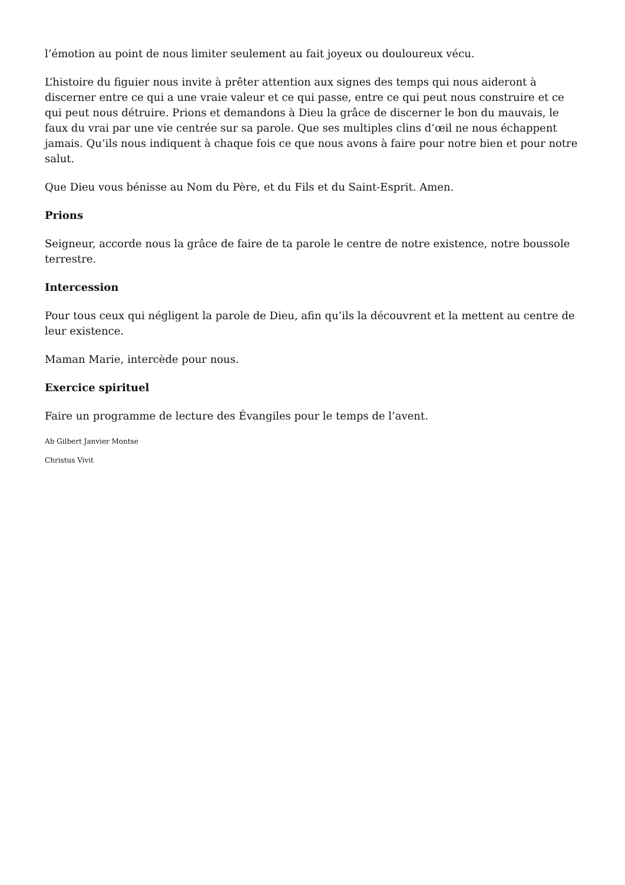l’émotion au point de nous limiter seulement au fait joyeux ou douloureux vécu.
L’histoire du figuier nous invite à prêter attention aux signes des temps qui nous aideront à discerner entre ce qui a une vraie valeur et ce qui passe, entre ce qui peut nous construire et ce qui peut nous détruire. Prions et demandons à Dieu la grâce de discerner le bon du mauvais, le faux du vrai par une vie centrée sur sa parole. Que ses multiples clins d’œil ne nous échappent jamais. Qu’ils nous indiquent à chaque fois ce que nous avons à faire pour notre bien et pour notre salut.
Que Dieu vous bénisse au Nom du Père, et du Fils et du Saint-Esprit. Amen.
Prions
Seigneur, accorde nous la grâce de faire de ta parole le centre de notre existence, notre boussole terrestre.
Intercession
Pour tous ceux qui négligent la parole de Dieu, afin qu’ils la découvrent et la mettent au centre de leur existence.
Maman Marie, intercède pour nous.
Exercice spirituel
Faire un programme de lecture des Évangiles pour le temps de l’avent.
Ab Gilbert Janvier Montse
Christus Vivit